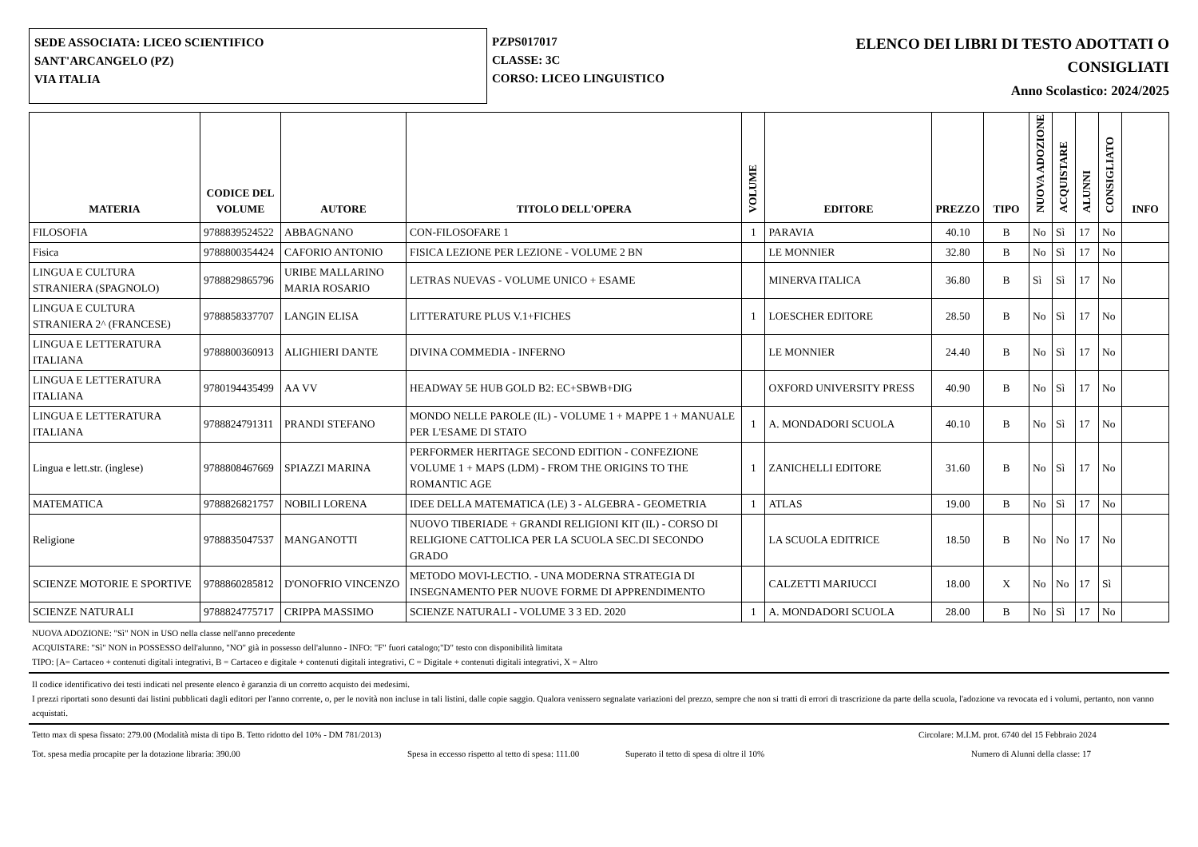SEDE ASSOCIATA: LICEO SCIENTIFICO
SANT'ARCANGELO (PZ)
VIA ITALIA
PZPS017017
CLASSE: 3C
CORSO: LICEO LINGUISTICO
ELENCO DEI LIBRI DI TESTO ADOTTATI O
CONSIGLIATI
Anno Scolastico: 2024/2025
| MATERIA | CODICE DEL VOLUME | AUTORE | TITOLO DELL'OPERA | VOLUME | EDITORE | PREZZO | TIPO | NUOVA ADOZIONE | ACQUISTARE | ALUNNI | CONSIGLIATO | INFO |
| --- | --- | --- | --- | --- | --- | --- | --- | --- | --- | --- | --- | --- |
| FILOSOFIA | 9788839524522 | ABBAGNANO | CON-FILOSOFARE 1 | 1 | PARAVIA | 40.10 | B | No | Sì | 17 | No | |
| Fisica | 9788800354424 | CAFORIO ANTONIO | FISICA LEZIONE PER LEZIONE - VOLUME 2 BN | | LE MONNIER | 32.80 | B | No | Sì | 17 | No | |
| LINGUA E CULTURA STRANIERA (SPAGNOLO) | 9788829865796 | URIBE MALLARINO MARIA ROSARIO | LETRAS NUEVAS - VOLUME UNICO + ESAME | | MINERVA ITALICA | 36.80 | B | Sì | Sì | 17 | No | |
| LINGUA E CULTURA STRANIERA 2^ (FRANCESE) | 9788858337707 | LANGIN ELISA | LITTERATURE PLUS V.1+FICHES | 1 | LOESCHER EDITORE | 28.50 | B | No | Sì | 17 | No | |
| LINGUA E LETTERATURA ITALIANA | 9788800360913 | ALIGHIERI DANTE | DIVINA COMMEDIA - INFERNO | | LE MONNIER | 24.40 | B | No | Sì | 17 | No | |
| LINGUA E LETTERATURA ITALIANA | 9780194435499 | AA VV | HEADWAY 5E HUB GOLD B2: EC+SBWB+DIG | | OXFORD UNIVERSITY PRESS | 40.90 | B | No | Sì | 17 | No | |
| LINGUA E LETTERATURA ITALIANA | 9788824791311 | PRANDI STEFANO | MONDO NELLE PAROLE (IL) - VOLUME 1 + MAPPE 1 + MANUALE PER L'ESAME DI STATO | 1 | A. MONDADORI SCUOLA | 40.10 | B | No | Sì | 17 | No | |
| Lingua e lett.str. (inglese) | 9788808467669 | SPIAZZI MARINA | PERFORMER HERITAGE SECOND EDITION - CONFEZIONE VOLUME 1 + MAPS (LDM) - FROM THE ORIGINS TO THE ROMANTIC AGE | 1 | ZANICHELLI EDITORE | 31.60 | B | No | Sì | 17 | No | |
| MATEMATICA | 9788826821757 | NOBILI LORENA | IDEE DELLA MATEMATICA (LE) 3 - ALGEBRA - GEOMETRIA | 1 | ATLAS | 19.00 | B | No | Sì | 17 | No | |
| Religione | 9788835047537 | MANGANOTTI | NUOVO TIBERIADE + GRANDI RELIGIONI KIT (IL) - CORSO DI RELIGIONE CATTOLICA PER LA SCUOLA SEC.DI SECONDO GRADO | | LA SCUOLA EDITRICE | 18.50 | B | No | No | 17 | No | |
| SCIENZE MOTORIE E SPORTIVE | 9788860285812 | D'ONOFRIO VINCENZO | METODO MOVI-LECTIO. - UNA MODERNA STRATEGIA DI INSEGNAMENTO PER NUOVE FORME DI APPRENDIMENTO | | CALZETTI MARIUCCI | 18.00 | X | No | No | 17 | Sì | |
| SCIENZE NATURALI | 9788824775717 | CRIPPA MASSIMO | SCIENZE NATURALI - VOLUME 3 3 ED. 2020 | 1 | A. MONDADORI SCUOLA | 28.00 | B | No | Sì | 17 | No | |
NUOVA ADOZIONE: "Sì" NON in USO nella classe nell'anno precedente
ACQUISTARE: "Sì" NON in POSSESSO dell'alunno, "NO" già in possesso dell'alunno - INFO: "F" fuori catalogo;"D" testo con disponibilità limitata
TIPO: [A= Cartaceo + contenuti digitali integrativi, B = Cartaceo e digitale + contenuti digitali integrativi, C = Digitale + contenuti digitali integrativi, X = Altro
Il codice identificativo dei testi indicati nel presente elenco è garanzia di un corretto acquisto dei medesimi.
I prezzi riportati sono desunti dai listini pubblicati dagli editori per l'anno corrente, o, per le novità non incluse in tali listini, dalle copie saggio. Qualora venissero segnalate variazioni del prezzo, sempre che non si tratti di errori di trascrizione da parte della scuola, l'adozione va revocata ed i volumi, pertanto, non vanno acquistati.
Tetto max di spesa fissato: 279.00 (Modalità mista di tipo B. Tetto ridotto del 10% - DM 781/2013) Circolare: M.I.M. prot. 6740 del 15 Febbraio 2024
Tot. spesa media procapite per la dotazione libraria: 390.00 Spesa in eccesso rispetto al tetto di spesa: 111.00 Superato il tetto di spesa di oltre il 10% Numero di Alunni della classe: 17